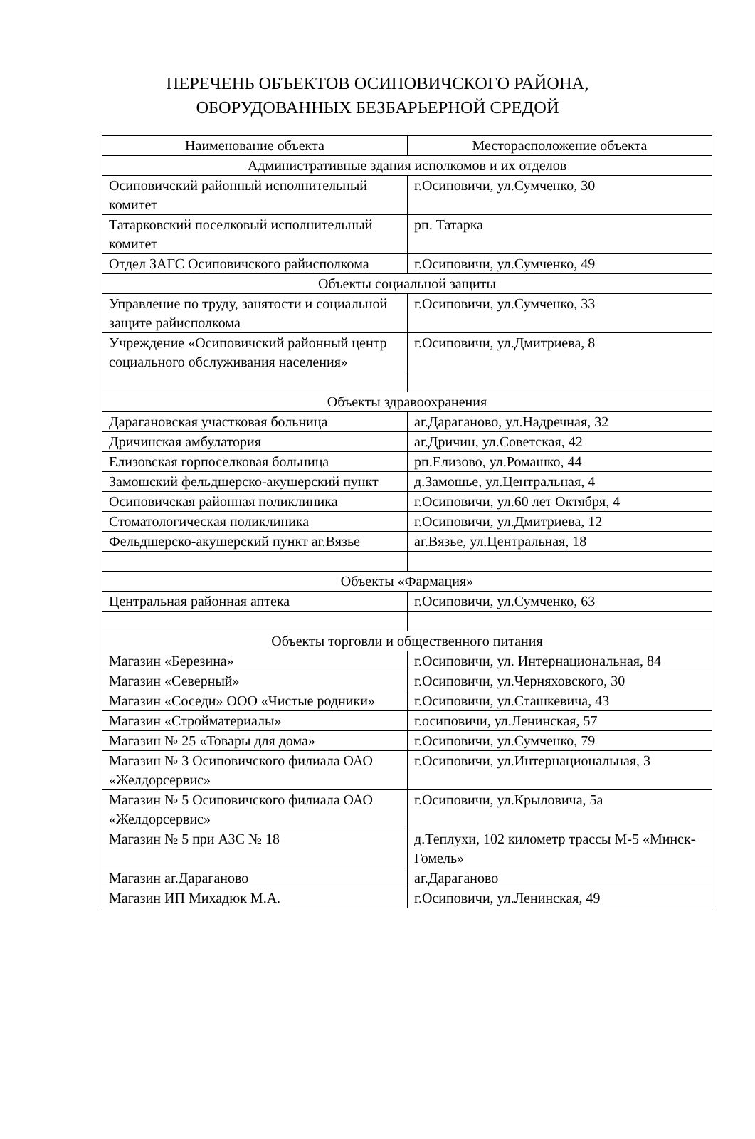ПЕРЕЧЕНЬ ОБЪЕКТОВ ОСИПОВИЧСКОГО РАЙОНА,
ОБОРУДОВАННЫХ БЕЗБАРЬЕРНОЙ СРЕДОЙ
| Наименование объекта | Месторасположение объекта |
| --- | --- |
| Административные здания исполкомов и их отделов | |
| Осиповичский районный исполнительный комитет | г.Осиповичи, ул.Сумченко, 30 |
| Татарковский поселковый исполнительный комитет | рп. Татарка |
| Отдел ЗАГС Осиповичского райисполкома | г.Осиповичи, ул.Сумченко, 49 |
| Объекты социальной защиты | |
| Управление по труду, занятости и социальной защите райисполкома | г.Осиповичи, ул.Сумченко, 33 |
| Учреждение «Осиповичский районный центр социального обслуживания населения» | г.Осиповичи, ул.Дмитриева, 8 |
| Объекты здравоохранения | |
| Дарагановская участковая больница | аг.Дараганово, ул.Надречная, 32 |
| Дричинская амбулатория | аг.Дричин, ул.Советская, 42 |
| Елизовская горпоселковая больница | рп.Елизово, ул.Ромашко, 44 |
| Замошский фельдшерско-акушерский пункт | д.Замошье, ул.Центральная, 4 |
| Осиповичская районная поликлиника | г.Осиповичи, ул.60 лет Октября, 4 |
| Стоматологическая поликлиника | г.Осиповичи, ул.Дмитриева, 12 |
| Фельдшерско-акушерский пункт аг.Вязье | аг.Вязье, ул.Центральная, 18 |
| Объекты «Фармация» | |
| Центральная районная аптека | г.Осиповичи, ул.Сумченко, 63 |
| Объекты торговли и общественного питания | |
| Магазин «Березина» | г.Осиповичи, ул. Интернациональная, 84 |
| Магазин «Северный» | г.Осиповичи, ул.Черняховского, 30 |
| Магазин «Соседи» ООО «Чистые родники» | г.Осиповичи, ул.Сташкевича, 43 |
| Магазин «Стройматериалы» | г.осиповичи, ул.Ленинская, 57 |
| Магазин № 25 «Товары для дома» | г.Осиповичи, ул.Сумченко, 79 |
| Магазин № 3 Осиповичского филиала ОАО «Желдорсервис» | г.Осиповичи, ул.Интернациональная, 3 |
| Магазин № 5 Осиповичского филиала ОАО «Желдорсервис» | г.Осиповичи, ул.Крыловича, 5а |
| Магазин № 5 при АЗС № 18 | д.Теплухи, 102 километр трассы М-5 «Минск-Гомель» |
| Магазин аг.Дараганово | аг.Дараганово |
| Магазин ИП Михадюк М.А. | г.Осиповичи, ул.Ленинская, 49 |